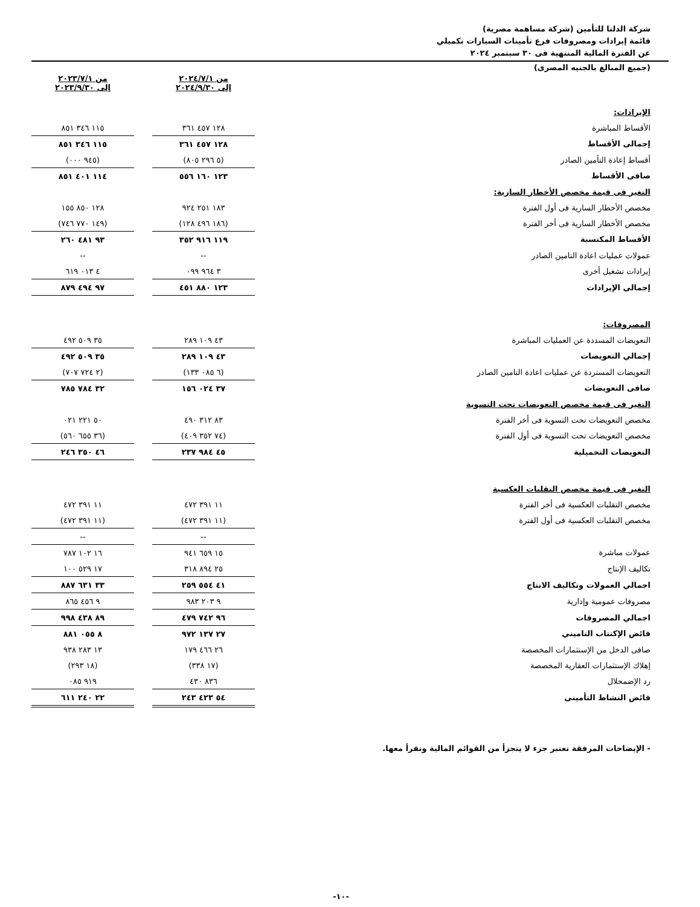شركة الدلتا للتأمين (شركة مساهمة مصرية)
قائمة إيرادات ومصروفات فرع تأمينات السيارات تكميلي
عن الفترة المالية المنتهية فى ٣٠ سبتمبر ٢٠٢٤
(جميع المبالغ بالجنيه المصرى)
| | من ٢٠٢٤/٧/١ إلى ٢٠٢٤/٩/٣٠ | | من ٢٠٢٣/٧/١ إلى ٢٠٢٣/٩/٣٠ |
| الإيرادات: | | | |
| الأقساط المباشرة | ١٢٨ ٤٥٧ ٣٦١ | | ١١٥ ٣٤٦ ٨٥١ |
| إجمالى الأقساط | ١٢٨ ٤٥٧ ٣٦١ | | ١١٥ ٣٤٦ ٨٥١ |
| أقساط إعادة التأمين الصادر | (٥ ٢٩٦ ٨٠٥) | | (٩٤٥ ٠٠٠) |
| صافى الأقساط | ١٢٣ ١٦٠ ٥٥٦ | | ١١٤ ٤٠١ ٨٥١ |
| التغير فى قيمة مخصص الأخطار السارية: | | | |
| مخصص الأخطار السارية فى أول الفترة | ١٨٣ ٢٥١ ٩٢٤ | | ١٢٨ ٨٥٠ ١٥٥ |
| مخصص الأخطار السارية فى أخر الفترة | (١٨٦ ٤٩٦ ١٢٨) | | (١٤٩ ٧٧٠ ٧٤٦) |
| الأقساط المكتسبة | ١١٩ ٩١٦ ٣٥٢ | | ٩٣ ٤٨١ ٢٦٠ |
| عمولات عمليات اعادة التامين الصادر | -- | | -- |
| إيرادات تشغيل أخرى | ٣ ٩٦٤ ٠٩٩ | | ٤ ٠١٣ ٦١٩ |
| إجمالى الإيرادات | ١٢٣ ٨٨٠ ٤٥١ | | ٩٧ ٤٩٤ ٨٧٩ |
| المصروفات: | | | |
| التعويضات المسددة عن العمليات المباشرة | ٤٣ ١٠٩ ٢٨٩ | | ٣٥ ٥٠٩ ٤٩٢ |
| إجمالي التعويضات | ٤٣ ١٠٩ ٢٨٩ | | ٣٥ ٥٠٩ ٤٩٢ |
| التعويضات المستردة عن عمليات اعادة التامين الصادر | (٦ ٠٨٥ ١٣٣) | | (٢ ٧٢٤ ٧٠٧) |
| صافى التعويضات | ٣٧ ٠٢٤ ١٥٦ | | ٣٢ ٧٨٤ ٧٨٥ |
| التغير فى قيمة مخصص التعويضات تحت التسوية | | | |
| مخصص التعويضات تحت التسوية فى أخر الفترة | ٨٣ ٣١٢ ٤٩٠ | | ٥٠ ٢٢١ ٠٢١ |
| مخصص التعويضات تحت التسوية فى أول الفترة | (٧٤ ٣٥٢ ٤٠٩) | | (٣٦ ٦٥٥ ٥٦٠) |
| التعويضات التحميلية | ٤٥ ٩٨٤ ٢٣٧ | | ٤٦ ٣٥٠ ٢٤٦ |
| التغير فى قيمة مخصص التقلبات العكسية | | | |
| مخصص التقلبات العكسية فى أخر الفترة | ١١ ٣٩١ ٤٧٢ | | ١١ ٣٩١ ٤٧٢ |
| مخصص التقلبات العكسية فى أول الفترة | (١١ ٣٩١ ٤٧٢) | | (١١ ٣٩١ ٤٧٢) |
| | -- | | -- |
| عمولات مباشرة | ١٥ ٦٥٩ ٩٤١ | | ١٦ ١٠٢ ٧٨٧ |
| تكاليف الإنتاج | ٢٥ ٨٩٤ ٣١٨ | | ١٧ ٥٢٩ ١٠٠ |
| اجمالي العمولات وتكاليف الانتاج | ٤١ ٥٥٤ ٢٥٩ | | ٣٣ ٦٣١ ٨٨٧ |
| مصروفات عمومية وإدارية | ٩ ٢٠٣ ٩٨٣ | | ٩ ٤٥٦ ٨٦٥ |
| اجمالي المصروفات | ٩٦ ٧٤٢ ٤٧٩ | | ٨٩ ٤٣٨ ٩٩٨ |
| فائض الإكتتاب التاميني | ٢٧ ١٣٧ ٩٧٢ | | ٨ ٠٥٥ ٨٨١ |
| صافى الدخل من الإستثمارات المخصصة | ٢٦ ٤٦٦ ١٧٩ | | ١٣ ٢٨٣ ٩٣٨ |
| إهلاك الإستثمارات العقارية المخصصة | (١٧ ٣٣٨) | | (١٨ ٢٩٣) |
| رد الإضمحلال | ٨٣٦ ٤٣٠ | | ٩١٩ ٠٨٥ |
| فائض النشاط التأمينى | ٥٤ ٤٢٣ ٢٤٣ | | ٢٢ ٢٤٠ ٦١١ |
- الإيضاحات المرفقة تعتبر جزء لا يتجزأ من القوائم المالية وتقرأ معها.
-١٠-